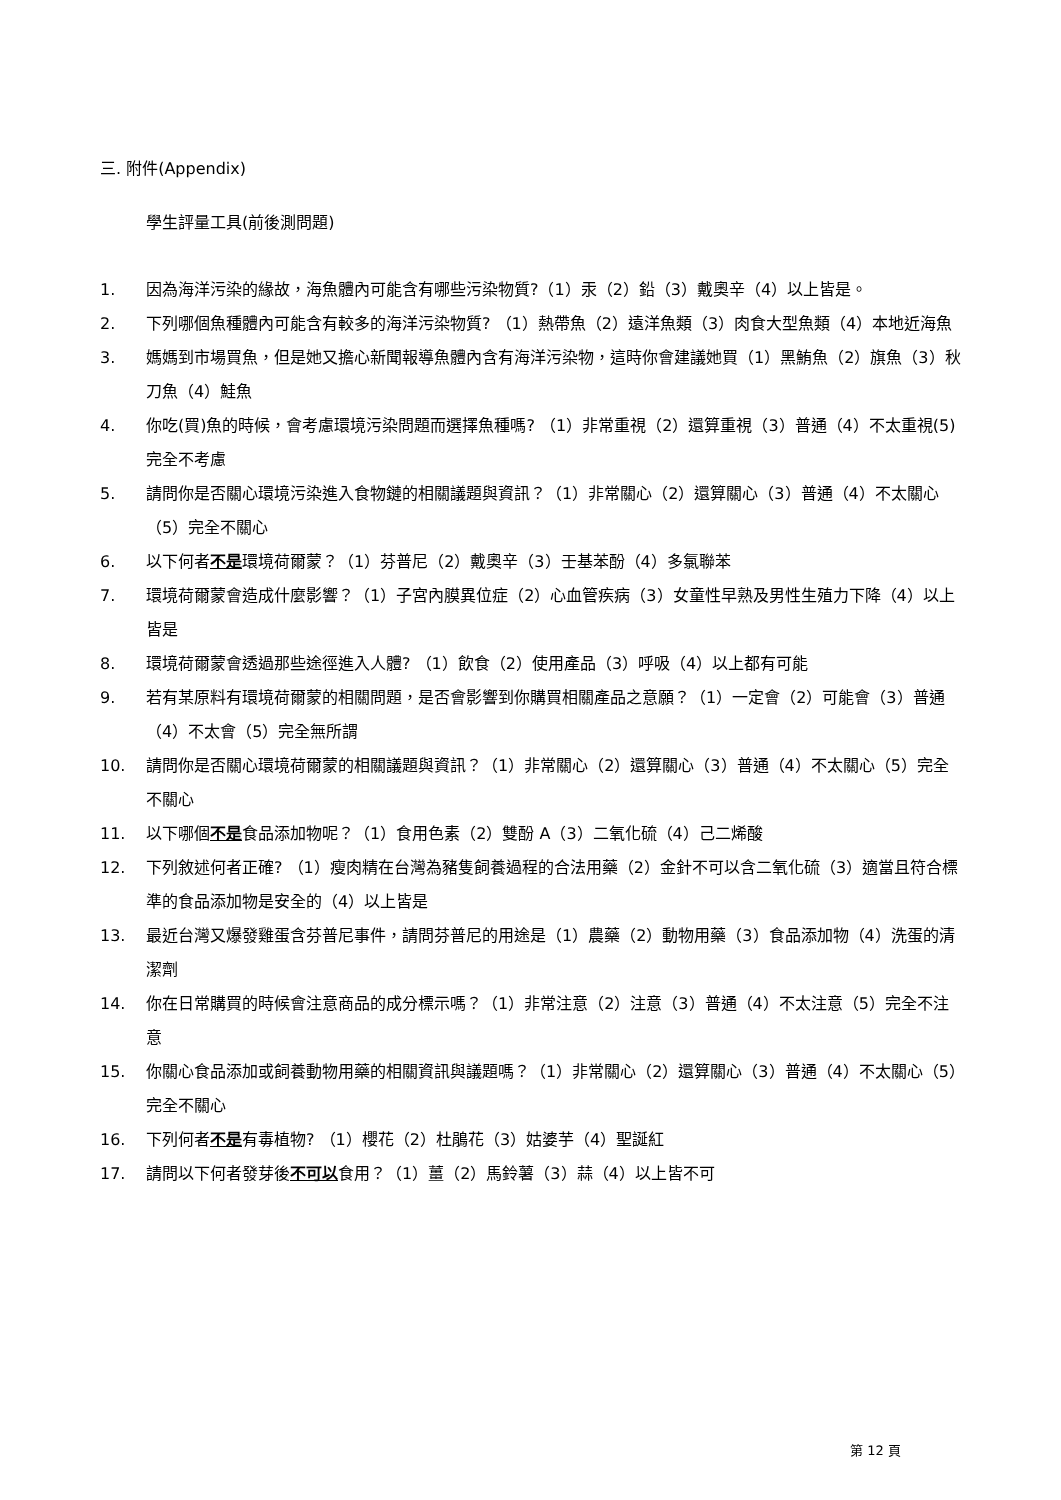三. 附件(Appendix)
學生評量工具(前後測問題)
1. 因為海洋污染的緣故，海魚體內可能含有哪些污染物質?（1）汞（2）鉛（3）戴奧辛（4）以上皆是。
2. 下列哪個魚種體內可能含有較多的海洋污染物質? （1）熱帶魚（2）遠洋魚類（3）肉食大型魚類（4）本地近海魚
3. 媽媽到市場買魚，但是她又擔心新聞報導魚體內含有海洋污染物，這時你會建議她買（1）黑鮪魚（2）旗魚（3）秋刀魚（4）鮭魚
4. 你吃(買)魚的時候，會考慮環境污染問題而選擇魚種嗎? （1）非常重視（2）還算重視（3）普通（4）不太重視(5)完全不考慮
5. 請問你是否關心環境污染進入食物鏈的相關議題與資訊？（1）非常關心（2）還算關心（3）普通（4）不太關心（5）完全不關心
6. 以下何者不是環境荷爾蒙？（1）芬普尼（2）戴奧辛（3）壬基苯酚（4）多氯聯苯
7. 環境荷爾蒙會造成什麼影響？（1）子宮內膜異位症（2）心血管疾病（3）女童性早熟及男性生殖力下降（4）以上皆是
8. 環境荷爾蒙會透過那些途徑進入人體? （1）飲食（2）使用產品（3）呼吸（4）以上都有可能
9. 若有某原料有環境荷爾蒙的相關問題，是否會影響到你購買相關產品之意願？（1）一定會（2）可能會（3）普通（4）不太會（5）完全無所謂
10. 請問你是否關心環境荷爾蒙的相關議題與資訊？（1）非常關心（2）還算關心（3）普通（4）不太關心（5）完全不關心
11. 以下哪個不是食品添加物呢？（1）食用色素（2）雙酚 A（3）二氧化硫（4）己二烯酸
12. 下列敘述何者正確? （1）瘦肉精在台灣為豬隻飼養過程的合法用藥（2）金針不可以含二氧化硫（3）適當且符合標準的食品添加物是安全的（4）以上皆是
13. 最近台灣又爆發雞蛋含芬普尼事件，請問芬普尼的用途是（1）農藥（2）動物用藥（3）食品添加物（4）洗蛋的清潔劑
14. 你在日常購買的時候會注意商品的成分標示嗎？（1）非常注意（2）注意（3）普通（4）不太注意（5）完全不注意
15. 你關心食品添加或飼養動物用藥的相關資訊與議題嗎？（1）非常關心（2）還算關心（3）普通（4）不太關心（5）完全不關心
16. 下列何者不是有毒植物? （1）櫻花（2）杜鵑花（3）姑婆芋（4）聖誕紅
17. 請問以下何者發芽後不可以食用？（1）薑（2）馬鈴薯（3）蒜（4）以上皆不可
第 12 頁